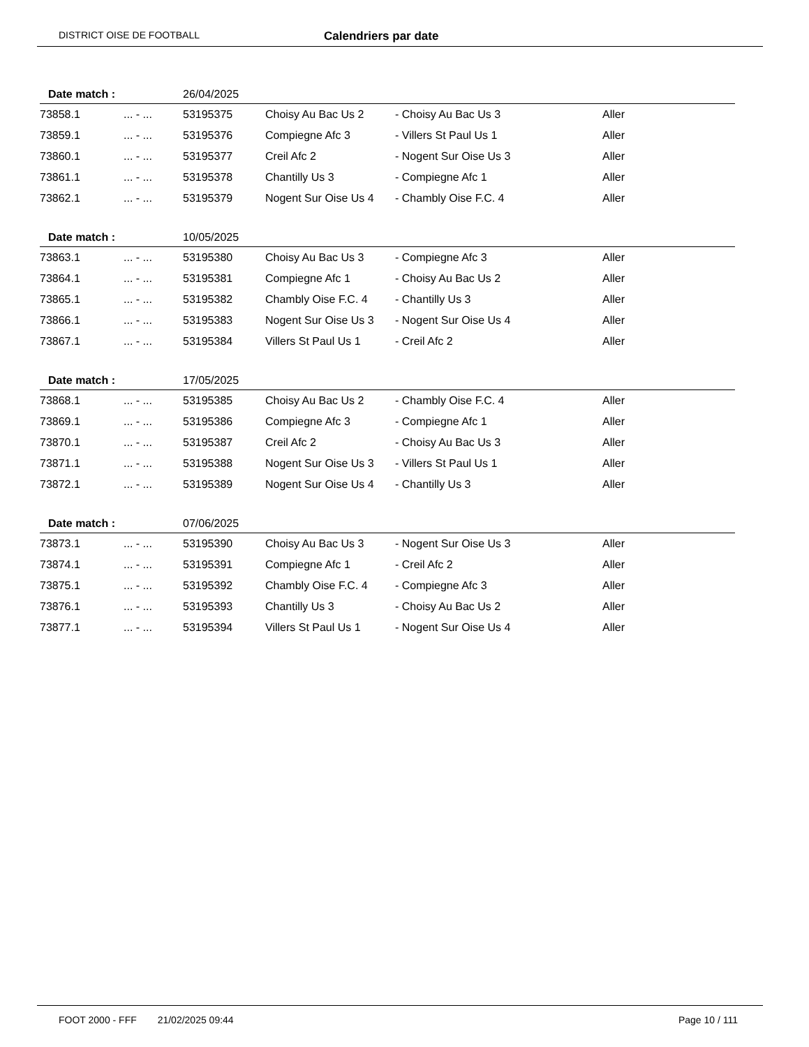DISTRICT OISE DE FOOTBALL Calendriers par date
| Date match : | | 26/04/2025 | | | |
| 73858.1 | ... - ... | 53195375 | Choisy Au Bac Us 2 | - Choisy Au Bac Us 3 | Aller |
| 73859.1 | ... - ... | 53195376 | Compiegne Afc 3 | - Villers St Paul Us 1 | Aller |
| 73860.1 | ... - ... | 53195377 | Creil Afc 2 | - Nogent Sur Oise Us 3 | Aller |
| 73861.1 | ... - ... | 53195378 | Chantilly Us 3 | - Compiegne Afc 1 | Aller |
| 73862.1 | ... - ... | 53195379 | Nogent Sur Oise Us 4 | - Chambly Oise F.C. 4 | Aller |
| Date match : | | 10/05/2025 | | | |
| 73863.1 | ... - ... | 53195380 | Choisy Au Bac Us 3 | - Compiegne Afc 3 | Aller |
| 73864.1 | ... - ... | 53195381 | Compiegne Afc 1 | - Choisy Au Bac Us 2 | Aller |
| 73865.1 | ... - ... | 53195382 | Chambly Oise F.C. 4 | - Chantilly Us 3 | Aller |
| 73866.1 | ... - ... | 53195383 | Nogent Sur Oise Us 3 | - Nogent Sur Oise Us 4 | Aller |
| 73867.1 | ... - ... | 53195384 | Villers St Paul Us 1 | - Creil Afc 2 | Aller |
| Date match : | | 17/05/2025 | | | |
| 73868.1 | ... - ... | 53195385 | Choisy Au Bac Us 2 | - Chambly Oise F.C. 4 | Aller |
| 73869.1 | ... - ... | 53195386 | Compiegne Afc 3 | - Compiegne Afc 1 | Aller |
| 73870.1 | ... - ... | 53195387 | Creil Afc 2 | - Choisy Au Bac Us 3 | Aller |
| 73871.1 | ... - ... | 53195388 | Nogent Sur Oise Us 3 | - Villers St Paul Us 1 | Aller |
| 73872.1 | ... - ... | 53195389 | Nogent Sur Oise Us 4 | - Chantilly Us 3 | Aller |
| Date match : | | 07/06/2025 | | | |
| 73873.1 | ... - ... | 53195390 | Choisy Au Bac Us 3 | - Nogent Sur Oise Us 3 | Aller |
| 73874.1 | ... - ... | 53195391 | Compiegne Afc 1 | - Creil Afc 2 | Aller |
| 73875.1 | ... - ... | 53195392 | Chambly Oise F.C. 4 | - Compiegne Afc 3 | Aller |
| 73876.1 | ... - ... | 53195393 | Chantilly Us 3 | - Choisy Au Bac Us 2 | Aller |
| 73877.1 | ... - ... | 53195394 | Villers St Paul Us 1 | - Nogent Sur Oise Us 4 | Aller |
FOOT 2000 - FFF 21/02/2025 09:44 Page 10 / 111